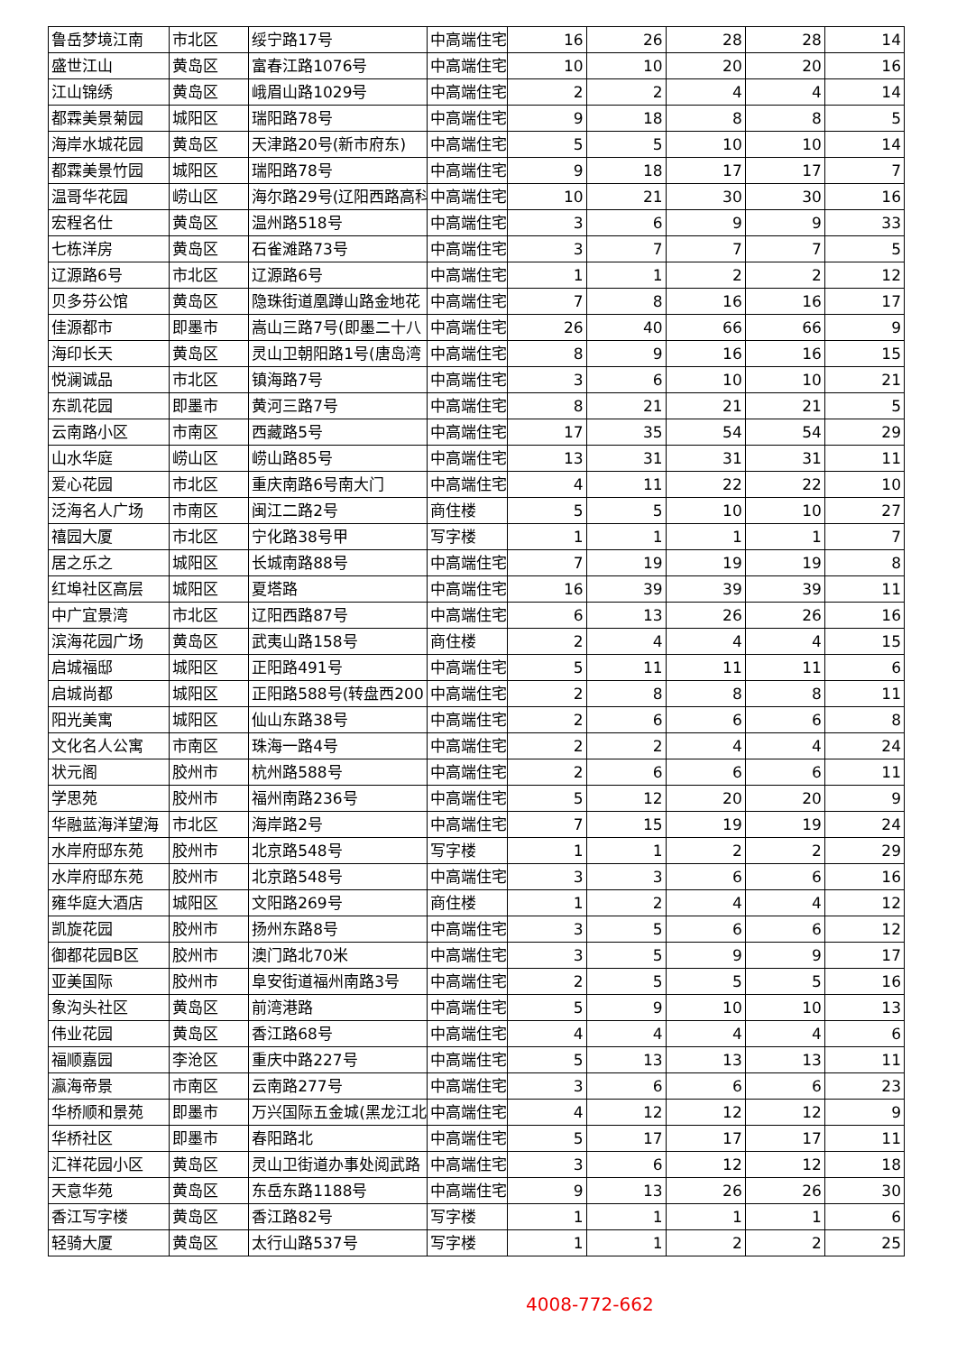| 鲁岳梦境江南 | 市北区 | 绥宁路17号 | 中高端住宅 | 16 | 26 | 28 | 28 | 14 |
| 盛世江山 | 黄岛区 | 富春江路1076号 | 中高端住宅 | 10 | 10 | 20 | 20 | 16 |
| 江山锦绣 | 黄岛区 | 峨眉山路1029号 | 中高端住宅 | 2 | 2 | 4 | 4 | 14 |
| 都霖美景菊园 | 城阳区 | 瑞阳路78号 | 中高端住宅 | 9 | 18 | 8 | 8 | 5 |
| 海岸水城花园 | 黄岛区 | 天津路20号(新市府东) | 中高端住宅 | 5 | 5 | 10 | 10 | 14 |
| 都霖美景竹园 | 城阳区 | 瑞阳路78号 | 中高端住宅 | 9 | 18 | 17 | 17 | 7 |
| 温哥华花园 | 崂山区 | 海尔路29号(辽阳西路高科 | 中高端住宅 | 10 | 21 | 30 | 30 | 16 |
| 宏程名仕 | 黄岛区 | 温州路518号 | 中高端住宅 | 3 | 6 | 9 | 9 | 33 |
| 七栋洋房 | 黄岛区 | 石雀滩路73号 | 中高端住宅 | 3 | 7 | 7 | 7 | 5 |
| 辽源路6号 | 市北区 | 辽源路6号 | 中高端住宅 | 1 | 1 | 2 | 2 | 12 |
| 贝多芬公馆 | 黄岛区 | 隐珠街道凰蹲山路金地花 | 中高端住宅 | 7 | 8 | 16 | 16 | 17 |
| 佳源都市 | 即墨市 | 嵩山三路7号(即墨二十八 | 中高端住宅 | 26 | 40 | 66 | 66 | 9 |
| 海印长天 | 黄岛区 | 灵山卫朝阳路1号(唐岛湾 | 中高端住宅 | 8 | 9 | 16 | 16 | 15 |
| 悦澜诚品 | 市北区 | 镇海路7号 | 中高端住宅 | 3 | 6 | 10 | 10 | 21 |
| 东凯花园 | 即墨市 | 黄河三路7号 | 中高端住宅 | 8 | 21 | 21 | 21 | 5 |
| 云南路小区 | 市南区 | 西藏路5号 | 中高端住宅 | 17 | 35 | 54 | 54 | 29 |
| 山水华庭 | 崂山区 | 崂山路85号 | 中高端住宅 | 13 | 31 | 31 | 31 | 11 |
| 爱心花园 | 市北区 | 重庆南路6号南大门 | 中高端住宅 | 4 | 11 | 22 | 22 | 10 |
| 泛海名人广场 | 市南区 | 闽江二路2号 | 商住楼 | 5 | 5 | 10 | 10 | 27 |
| 禧园大厦 | 市北区 | 宁化路38号甲 | 写字楼 | 1 | 1 | 1 | 1 | 7 |
| 居之乐之 | 城阳区 | 长城南路88号 | 中高端住宅 | 7 | 19 | 19 | 19 | 8 |
| 红埠社区高层 | 城阳区 | 夏塔路 | 中高端住宅 | 16 | 39 | 39 | 39 | 11 |
| 中广宜景湾 | 市北区 | 辽阳西路87号 | 中高端住宅 | 6 | 13 | 26 | 26 | 16 |
| 滨海花园广场 | 黄岛区 | 武夷山路158号 | 商住楼 | 2 | 4 | 4 | 4 | 15 |
| 启城福邸 | 城阳区 | 正阳路491号 | 中高端住宅 | 5 | 11 | 11 | 11 | 6 |
| 启城尚都 | 城阳区 | 正阳路588号(转盘西200 | 中高端住宅 | 2 | 8 | 8 | 8 | 11 |
| 阳光美寓 | 城阳区 | 仙山东路38号 | 中高端住宅 | 2 | 6 | 6 | 6 | 8 |
| 文化名人公寓 | 市南区 | 珠海一路4号 | 中高端住宅 | 2 | 2 | 4 | 4 | 24 |
| 状元阁 | 胶州市 | 杭州路588号 | 中高端住宅 | 2 | 6 | 6 | 6 | 11 |
| 学思苑 | 胶州市 | 福州南路236号 | 中高端住宅 | 5 | 12 | 20 | 20 | 9 |
| 华融蓝海洋望海 | 市北区 | 海岸路2号 | 中高端住宅 | 7 | 15 | 19 | 19 | 24 |
| 水岸府邸东苑 | 胶州市 | 北京路548号 | 写字楼 | 1 | 1 | 2 | 2 | 29 |
| 水岸府邸东苑 | 胶州市 | 北京路548号 | 中高端住宅 | 3 | 3 | 6 | 6 | 16 |
| 雍华庭大酒店 | 城阳区 | 文阳路269号 | 商住楼 | 1 | 2 | 4 | 4 | 12 |
| 凯旋花园 | 胶州市 | 扬州东路8号 | 中高端住宅 | 3 | 5 | 6 | 6 | 12 |
| 御都花园B区 | 胶州市 | 澳门路北70米 | 中高端住宅 | 3 | 5 | 9 | 9 | 17 |
| 亚美国际 | 胶州市 | 阜安街道福州南路3号 | 中高端住宅 | 2 | 5 | 5 | 5 | 16 |
| 象沟头社区 | 黄岛区 | 前湾港路 | 中高端住宅 | 5 | 9 | 10 | 10 | 13 |
| 伟业花园 | 黄岛区 | 香江路68号 | 中高端住宅 | 4 | 4 | 4 | 4 | 6 |
| 福顺嘉园 | 李沧区 | 重庆中路227号 | 中高端住宅 | 5 | 13 | 13 | 13 | 11 |
| 瀛海帝景 | 市南区 | 云南路277号 | 中高端住宅 | 3 | 6 | 6 | 6 | 23 |
| 华桥顺和景苑 | 即墨市 | 万兴国际五金城(黑龙江北 | 中高端住宅 | 4 | 12 | 12 | 12 | 9 |
| 华桥社区 | 即墨市 | 春阳路北 | 中高端住宅 | 5 | 17 | 17 | 17 | 11 |
| 汇祥花园小区 | 黄岛区 | 灵山卫街道办事处阅武路 | 中高端住宅 | 3 | 6 | 12 | 12 | 18 |
| 天意华苑 | 黄岛区 | 东岳东路1188号 | 中高端住宅 | 9 | 13 | 26 | 26 | 30 |
| 香江写字楼 | 黄岛区 | 香江路82号 | 写字楼 | 1 | 1 | 1 | 1 | 6 |
| 轻骑大厦 | 黄岛区 | 太行山路537号 | 写字楼 | 1 | 1 | 2 | 2 | 25 |
4008-772-662